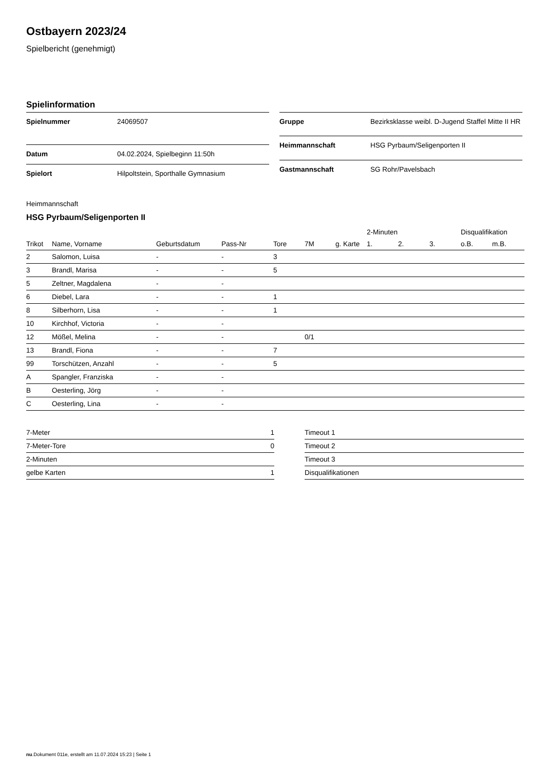Ostbayern 2023/24
Spielbericht (genehmigt)
Spielinformation
| Spielnummer | 24069507 |
| Datum | 04.02.2024, Spielbeginn 11:50h |
| Spielort | Hilpoltstein, Sporthalle Gymnasium |
| Gruppe | Bezirksklasse weibl. D-Jugend Staffel Mitte II HR |
| Heimmannschaft | HSG Pyrbaum/Seligenporten II |
| Gastmannschaft | SG Rohr/Pavelsbach |
Heimmannschaft
HSG Pyrbaum/Seligenporten II
| | | | | | | | | 2-Minuten | | | Disqualifikation | |
| --- | --- | --- | --- | --- | --- | --- | --- | --- | --- | --- | --- | --- |
| Trikot | Name, Vorname | Geburtsdatum | Pass-Nr | Tore | 7M | g. Karte | | 1. | 2. | 3. | o.B. | m.B. |
| 2 | Salomon, Luisa | - | - | 3 | | | | | | | | |
| 3 | Brandl, Marisa | - | - | 5 | | | | | | | | |
| 5 | Zeltner, Magdalena | - | - | | | | | | | | | |
| 6 | Diebel, Lara | - | - | 1 | | | | | | | | |
| 8 | Silberhorn, Lisa | - | - | 1 | | | | | | | | |
| 10 | Kirchhof, Victoria | - | - | | | | | | | | | |
| 12 | Mößel, Melina | - | - | | 0/1 | | | | | | | |
| 13 | Brandl, Fiona | - | - | 7 | | | | | | | | |
| 99 | Torschützen, Anzahl | - | - | 5 | | | | | | | | |
| A | Spangler, Franziska | - | - | | | | | | | | | |
| B | Oesterling, Jörg | - | - | | | | | | | | | |
| C | Oesterling, Lina | - | - | | | | | | | | | |
| 7-Meter | 1 |
| 7-Meter-Tore | 0 |
| 2-Minuten | |
| gelbe Karten | 1 |
| Timeout 1 |
| Timeout 2 |
| Timeout 3 |
| Disqualifikationen |
nu.Dokument 011e, erstellt am 11.07.2024 15:23 | Seite 1